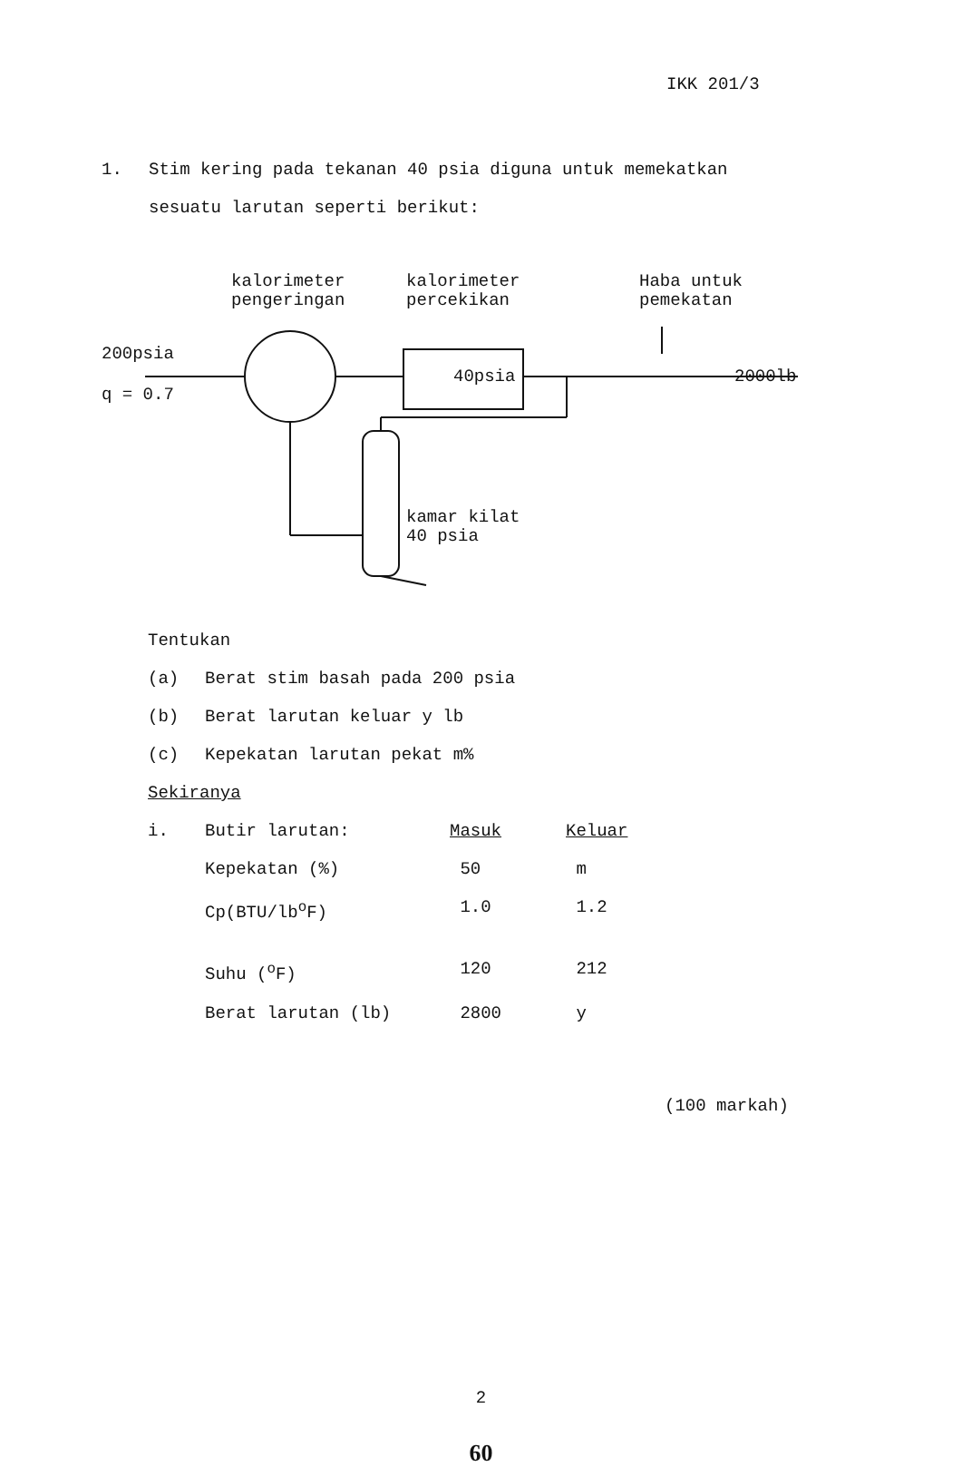IKK 201/3
1. Stim kering pada tekanan 40 psia diguna untuk memekatkan
sesuatu larutan seperti berikut:
kalorimeter
pengeringan
kalorimeter
percekikan
Haba untuk
pemekatan
200psia
q = 0.7
40psia 2000lb
kamar kilat
40 psia
Tentukan
| (a) | Berat stim basah pada 200 psia |
| (b) | Berat larutan keluar y lb |
| (c) | Kepekatan larutan pekat m% |
Sekiranya
| i. | Butir larutan: | Masuk | Keluar |
| | Kepekatan (%) | 50 | m |
| | Cp(BTU/lb<sup>o</sup>F) | 1.0 | 1.2 |
| | Suhu (<sup>o</sup>F) | 120 | 212 |
| | Berat larutan (lb) | 2800 | y |
(100 markah)
2
60